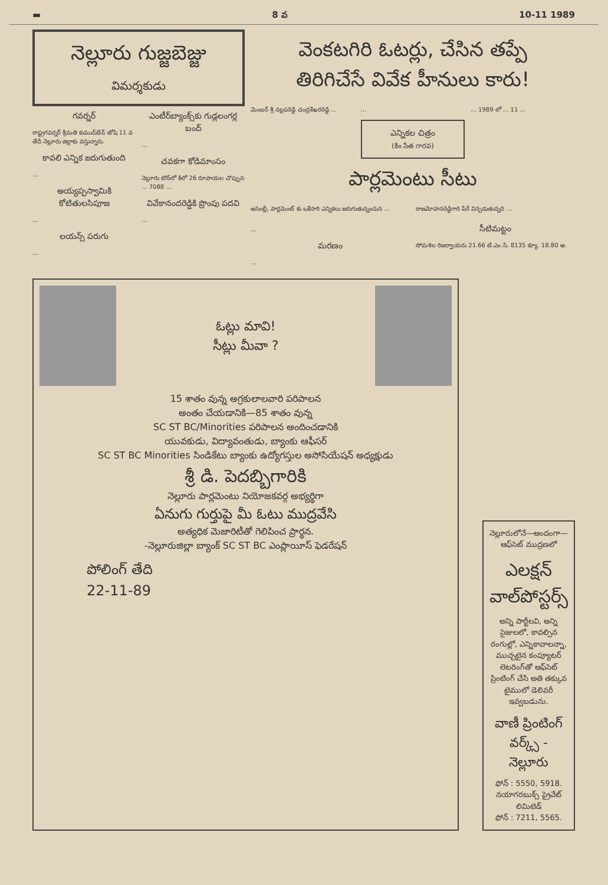▬ 8 వ 10-11 1989
నెల్లూరు గుజ్జబెజ్జు
విమర్శకుడు
గవర్నర్
రాష్ట్రగవర్నర్ శ్రీమతి కుముద్‌బేన్ జోషి 11 వ తేదీ నెల్లూరు జిల్లాకు వస్తున్నారు.
కావలి ఎన్నిక జరుగుతుంది
...
అయ్యప్పస్వామికి కోటితులసిపూజ
...
లయన్స్ పరుగు
...
ఎంటీర్‌బ్యాంక్స్‌కు గుడ్లలంగర్ల బంద్
...
చవకగా కోడిమాంసం
నెల్లూరు టౌన్‌లో కిలో 26 రూపాయల చొప్పున ... 7088 ...
వివేకానందరెడ్డికి ప్రొంపు పదవి
...
వెంకటగిరి ఓటర్లు, చేసిన తప్పే
తిరిగిచేసే వివేక హీనులు కారు!
మెంబర్ శ్రీ నల్లపరెడ్డి చంద్రశేఖరరెడ్డి ...
...
ఎన్నికల చిత్రం
(కిం సేత గారవ)
... 1989 లో ... 11 ...
పార్లమెంటు సీటు
అసెంబ్లీ, పార్లమెంట్ కు ఒకేసారి ఎన్నికలు జరుగుతున్నందున ...
రాజమోహనరెడ్డిగారి పేరే విన్పడుతున్నది ...
...
మరణం
...
సీటిమట్టం
సోమశిల రిజర్వాయరు 21.66 టి.ఎం.సి. 8135 క్యూ. 18.80 అ.
ఓట్లు మావి!
సీట్లు మీవా ?
15 శాతం వున్న అగ్రకులాలవారి పరిపాలన
అంతం చేయడానికి—85 శాతం వున్న
SC ST BC/Minorities పరిపాలన అందించడానికి
యువకుడు, విద్యావంతుడు, బ్యాంకు ఆఫీసర్
SC ST BC Minorities సిండికేటు బ్యాంకు ఉద్యోగస్తుల అసోసియేషన్ అధ్యక్షుడు
శ్రీ డి. పెదబ్బిగారికి
నెల్లూరు పార్లమెంటు నియోజకవర్గ అభ్యర్థిగా
ఏనుగు గుర్తుపై మీ ఓటు ముద్రవేసి
అత్యధిక మెజారిటీతో గెలిపించ ప్రార్థన.
-నెల్లూరుజిల్లా బ్యాంక్ SC ST BC ఎంప్లాయీస్ ఫెడరేషన్
పోలింగ్ తేది
22-11-89
నెల్లూరులోనే—అందంగా—ఆఫ్‌సెట్ ముద్రణలో
ఎలక్షన్ వాల్‌పోస్టర్స్
అన్ని పార్టీలవి, అన్ని సైజులలో, కావల్సిన రంగుల్లో, ఎన్నికావాలన్నా, ముచ్చటైన కంప్యూటర్ లెటరింగ్‌తో ఆఫ్‌సెట్ ప్రింటింగ్ చేసి అతి తక్కువ టైములో డెలివరీ ఇవ్వబడును.
వాణీ ప్రింటింగ్ వర్క్స్ - నెల్లూరు
ఫోన్ : 5550, 5918.
నయాగరబుక్స్ ప్రైవేట్ లిమిటెడ్
ఫోన్ : 7211, 5565.